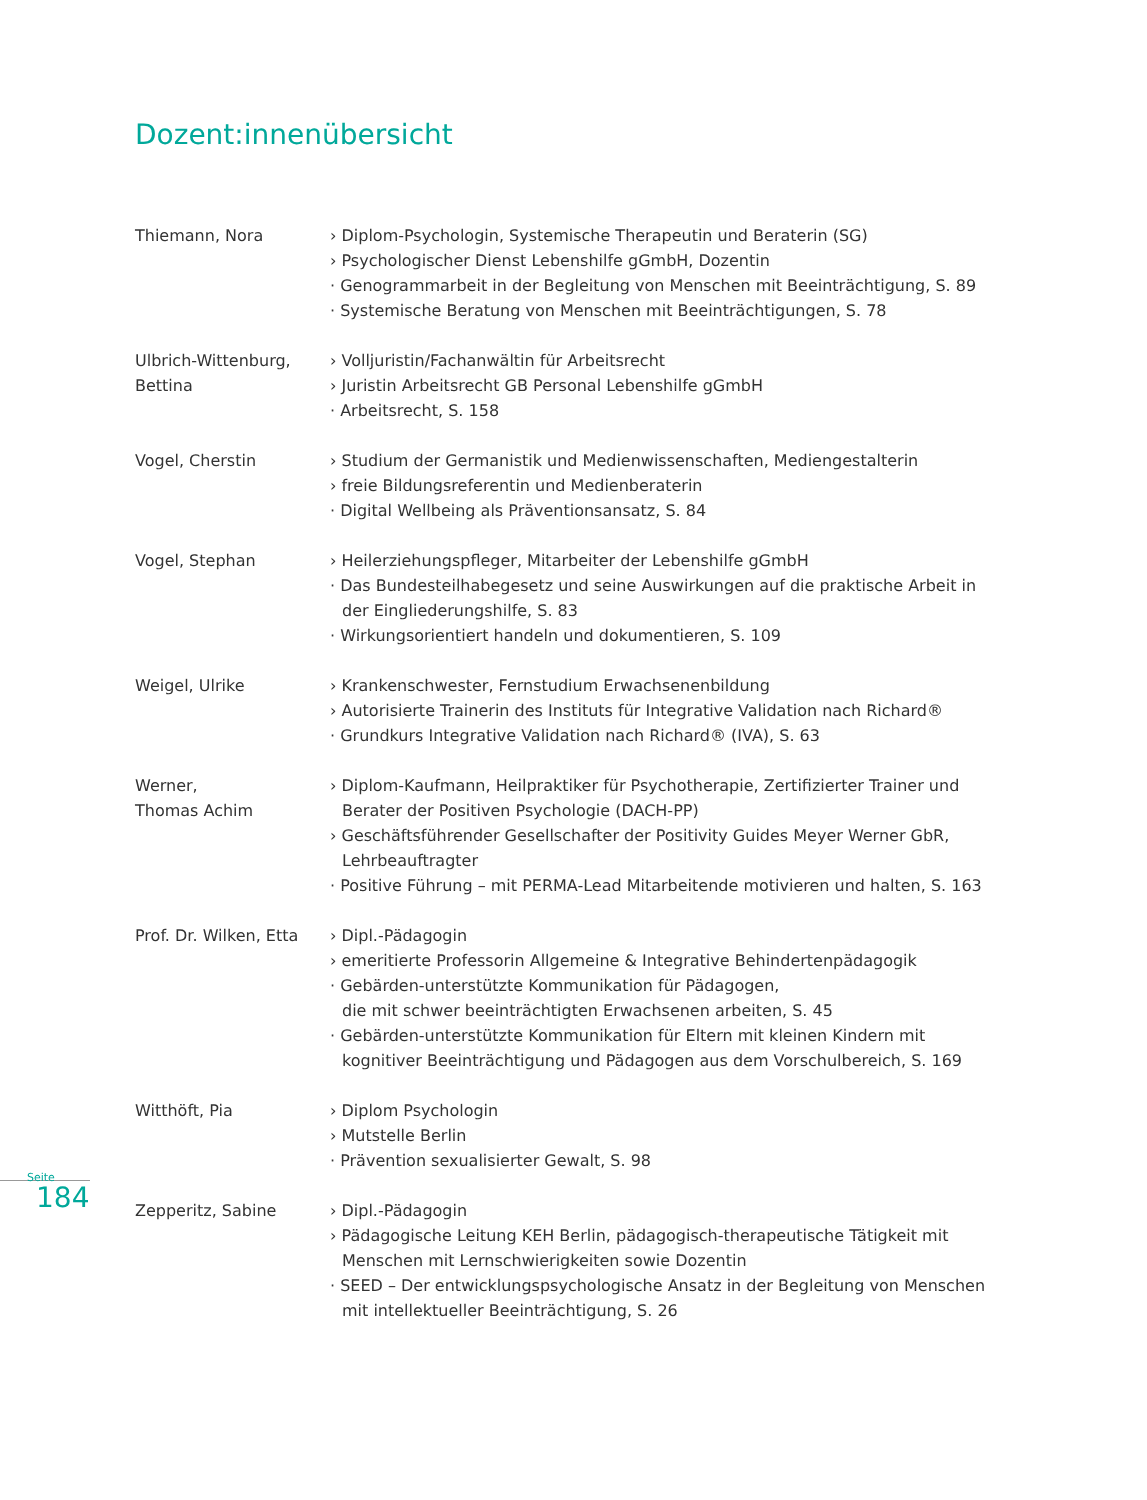Dozent:innenübersicht
Seite
184
Thiemann, Nora › Diplom-Psychologin, Systemische Therapeutin und Beraterin (SG)
› Psychologischer Dienst Lebenshilfe gGmbH, Dozentin
· Genogrammarbeit in der Begleitung von Menschen mit Beeinträchtigung, S. 89
· Systemische Beratung von Menschen mit Beeinträchtigungen, S. 78
Ulbrich-Wittenburg,
Bettina
› Volljuristin/Fachanwältin für Arbeitsrecht
› Juristin Arbeitsrecht GB Personal Lebenshilfe gGmbH
· Arbeitsrecht, S. 158
Vogel, Cherstin › Studium der Germanistik und Medienwissenschaften, Mediengestalterin
› freie Bildungsreferentin und Medienberaterin
· Digital Wellbeing als Präventionsansatz, S. 84
Vogel, Stephan › Heilerziehungspfleger, Mitarbeiter der Lebenshilfe gGmbH
· Das Bundesteilhabegesetz und seine Auswirkungen auf die praktische Arbeit in der Eingliederungshilfe, S. 83
· Wirkungsorientiert handeln und dokumentieren, S. 109
Weigel, Ulrike › Krankenschwester, Fernstudium Erwachsenenbildung
› Autorisierte Trainerin des Instituts für Integrative Validation nach Richard®
· Grundkurs Integrative Validation nach Richard® (IVA), S. 63
Werner,
Thomas Achim
› Diplom-Kaufmann, Heilpraktiker für Psychotherapie, Zertifizierter Trainer und Berater der Positiven Psychologie (DACH-PP)
› Geschäftsführender Gesellschafter der Positivity Guides Meyer Werner GbR, Lehrbeauftragter
· Positive Führung – mit PERMA-Lead Mitarbeitende motivieren und halten, S. 163
Prof. Dr. Wilken, Etta
› Dipl.-Pädagogin
› emeritierte Professorin Allgemeine & Integrative Behindertenpädagogik
· Gebärden-unterstützte Kommunikation für Pädagogen,
die mit schwer beeinträchtigten Erwachsenen arbeiten, S. 45
· Gebärden-unterstützte Kommunikation für Eltern mit kleinen Kindern mit kognitiver Beeinträchtigung und Pädagogen aus dem Vorschulbereich, S. 169
Witthöft, Pia › Diplom Psychologin
› Mutstelle Berlin
· Prävention sexualisierter Gewalt, S. 98
Zepperitz, Sabine › Dipl.-Pädagogin
› Pädagogische Leitung KEH Berlin, pädagogisch-therapeutische Tätigkeit mit Menschen mit Lernschwierigkeiten sowie Dozentin
· SEED – Der entwicklungspsychologische Ansatz in der Begleitung von Menschen mit intellektueller Beeinträchtigung, S. 26